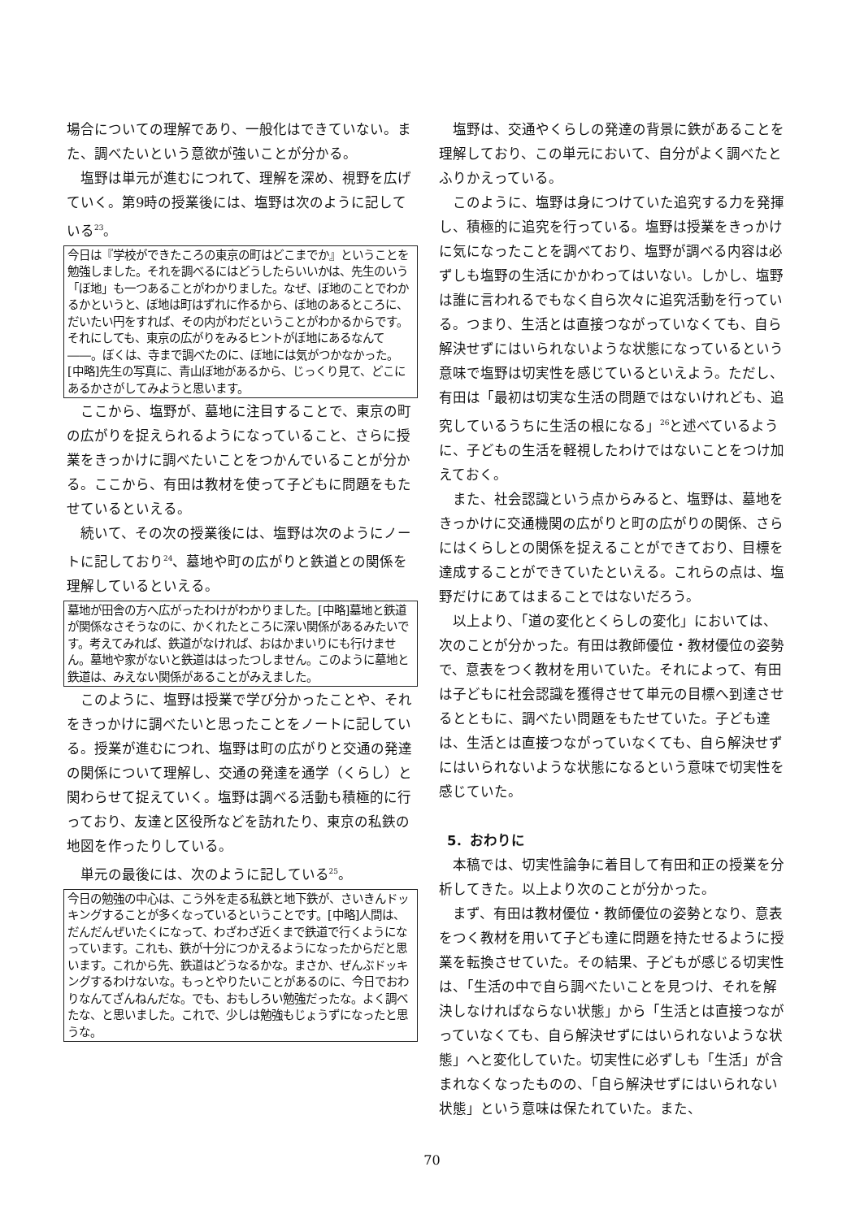場合についての理解であり、一般化はできていない。また、調べたいという意欲が強いことが分かる。
塩野は単元が進むにつれて、理解を深め、視野を広げていく。第9時の授業後には、塩野は次のように記している<sup>23</sup>。
今日は『学校ができたころの東京の町はどこまでか』ということを勉強しました。それを調べるにはどうしたらいいかは、先生のいう「ぼ地」も一つあることがわかりました。なぜ、ぼ地のことでわかるかというと、ぼ地は町はずれに作るから、ぼ地のあるところに、だいたい円をすれば、その内がわだということがわかるからです。それにしても、東京の広がりをみるヒントがぼ地にあるなんて――。ぼくは、寺まで調べたのに、ぼ地には気がつかなかった。[中略]先生の写真に、青山ぼ地があるから、じっくり見て、どこにあるかさがしてみようと思います。
ここから、塩野が、墓地に注目することで、東京の町の広がりを捉えられるようになっていること、さらに授業をきっかけに調べたいことをつかんでいることが分かる。ここから、有田は教材を使って子どもに問題をもたせているといえる。
続いて、その次の授業後には、塩野は次のようにノートに記しており<sup>24</sup>、墓地や町の広がりと鉄道との関係を理解しているといえる。
墓地が田舎の方へ広がったわけがわかりました。[中略]墓地と鉄道が関係なさそうなのに、かくれたところに深い関係があるみたいです。考えてみれば、鉄道がなければ、おはかまいりにも行けません。墓地や家がないと鉄道ははったつしません。このように墓地と鉄道は、みえない関係があることがみえました。
このように、塩野は授業で学び分かったことや、それをきっかけに調べたいと思ったことをノートに記している。授業が進むにつれ、塩野は町の広がりと交通の発達の関係について理解し、交通の発達を通学（くらし）と関わらせて捉えていく。塩野は調べる活動も積極的に行っており、友達と区役所などを訪れたり、東京の私鉄の地図を作ったりしている。
単元の最後には、次のように記している<sup>25</sup>。
今日の勉強の中心は、こう外を走る私鉄と地下鉄が、さいきんドッキングすることが多くなっているということです。[中略]人間は、だんだんぜいたくになって、わざわざ近くまで鉄道で行くようになっています。これも、鉄が十分につかえるようになったからだと思います。これから先、鉄道はどうなるかな。まさか、ぜんぶドッキングするわけないな。もっとやりたいことがあるのに、今日でおわりなんてざんねんだな。でも、おもしろい勉強だったな。よく調べたな、と思いました。これで、少しは勉強もじょうずになったと思うな。
塩野は、交通やくらしの発達の背景に鉄があることを理解しており、この単元において、自分がよく調べたとふりかえっている。
このように、塩野は身につけていた追究する力を発揮し、積極的に追究を行っている。塩野は授業をきっかけに気になったことを調べており、塩野が調べる内容は必ずしも塩野の生活にかかわってはいない。しかし、塩野は誰に言われるでもなく自ら次々に追究活動を行っている。つまり、生活とは直接つながっていなくても、自ら解決せずにはいられないような状態になっているという意味で塩野は切実性を感じているといえよう。ただし、有田は「最初は切実な生活の問題ではないけれども、追究しているうちに生活の根になる」<sup>26</sup>と述べているように、子どもの生活を軽視したわけではないことをつけ加えておく。
また、社会認識という点からみると、塩野は、墓地をきっかけに交通機関の広がりと町の広がりの関係、さらにはくらしとの関係を捉えることができており、目標を達成することができていたといえる。これらの点は、塩野だけにあてはまることではないだろう。
以上より、「道の変化とくらしの変化」においては、次のことが分かった。有田は教師優位・教材優位の姿勢で、意表をつく教材を用いていた。それによって、有田は子どもに社会認識を獲得させて単元の目標へ到達させるとともに、調べたい問題をもたせていた。子ども達は、生活とは直接つながっていなくても、自ら解決せずにはいられないような状態になるという意味で切実性を感じていた。
5．おわりに
本稿では、切実性論争に着目して有田和正の授業を分析してきた。以上より次のことが分かった。
まず、有田は教材優位・教師優位の姿勢となり、意表をつく教材を用いて子ども達に問題を持たせるように授業を転換させていた。その結果、子どもが感じる切実性は、「生活の中で自ら調べたいことを見つけ、それを解決しなければならない状態」から「生活とは直接つながっていなくても、自ら解決せずにはいられないような状態」へと変化していた。切実性に必ずしも「生活」が含まれなくなったものの、「自ら解決せずにはいられない状態」という意味は保たれていた。また、
70